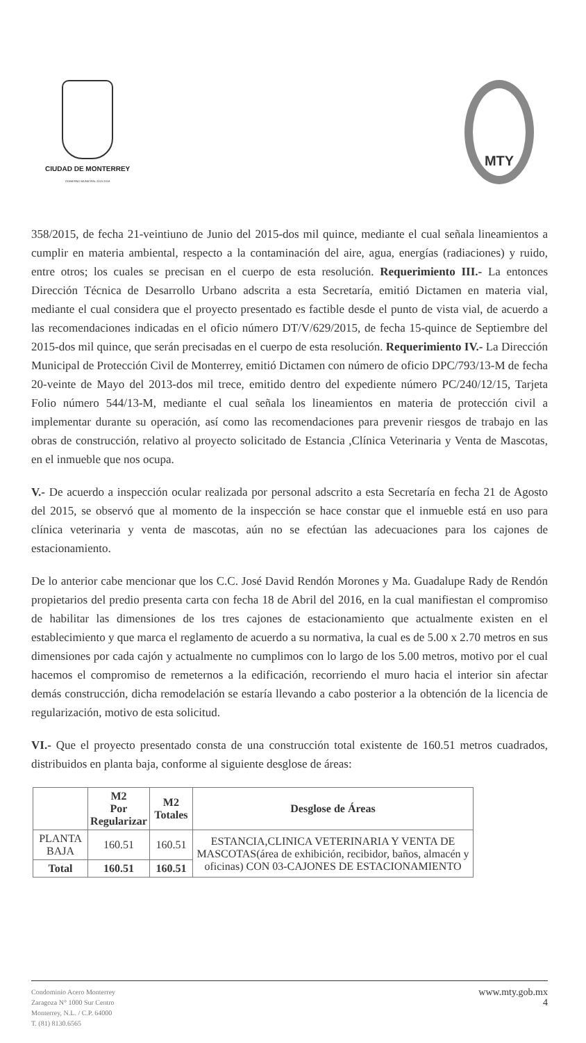CIUDAD DE MONTERREY
GOBIERNO MUNICIPAL 2015-2018
MTY
358/2015, de fecha 21-veintiuno de Junio del 2015-dos mil quince, mediante el cual señala lineamientos a cumplir en materia ambiental, respecto a la contaminación del aire, agua, energías (radiaciones) y ruido, entre otros; los cuales se precisan en el cuerpo de esta resolución. Requerimiento III.- La entonces Dirección Técnica de Desarrollo Urbano adscrita a esta Secretaría, emitió Dictamen en materia vial, mediante el cual considera que el proyecto presentado es factible desde el punto de vista vial, de acuerdo a las recomendaciones indicadas en el oficio número DT/V/629/2015, de fecha 15-quince de Septiembre del 2015-dos mil quince, que serán precisadas en el cuerpo de esta resolución. Requerimiento IV.- La Dirección Municipal de Protección Civil de Monterrey, emitió Dictamen con número de oficio DPC/793/13-M de fecha 20-veinte de Mayo del 2013-dos mil trece, emitido dentro del expediente número PC/240/12/15, Tarjeta Folio número 544/13-M, mediante el cual señala los lineamientos en materia de protección civil a implementar durante su operación, así como las recomendaciones para prevenir riesgos de trabajo en las obras de construcción, relativo al proyecto solicitado de Estancia ,Clínica Veterinaria y Venta de Mascotas, en el inmueble que nos ocupa.
V.- De acuerdo a inspección ocular realizada por personal adscrito a esta Secretaría en fecha 21 de Agosto del 2015, se observó que al momento de la inspección se hace constar que el inmueble está en uso para clínica veterinaria y venta de mascotas, aún no se efectúan las adecuaciones para los cajones de estacionamiento.
De lo anterior cabe mencionar que los C.C. José David Rendón Morones y Ma. Guadalupe Rady de Rendón propietarios del predio presenta carta con fecha 18 de Abril del 2016, en la cual manifiestan el compromiso de habilitar las dimensiones de los tres cajones de estacionamiento que actualmente existen en el establecimiento y que marca el reglamento de acuerdo a su normativa, la cual es de 5.00 x 2.70 metros en sus dimensiones por cada cajón y actualmente no cumplimos con lo largo de los 5.00 metros, motivo por el cual hacemos el compromiso de remeternos a la edificación, recorriendo el muro hacia el interior sin afectar demás construcción, dicha remodelación se estaría llevando a cabo posterior a la obtención de la licencia de regularización, motivo de esta solicitud.
VI.- Que el proyecto presentado consta de una construcción total existente de 160.51 metros cuadrados, distribuidos en planta baja, conforme al siguiente desglose de áreas:
| | M2 Por Regularizar | M2 Totales | Desglose de Áreas |
| --- | --- | --- | --- |
| PLANTA BAJA | 160.51 | 160.51 | ESTANCIA,CLINICA VETERINARIA Y VENTA DE MASCOTAS(área de exhibición, recibidor, baños, almacén y oficinas) CON 03-CAJONES DE ESTACIONAMIENTO |
| Total | 160.51 | 160.51 | |
Condominio Acero Monterrey
Zaragoza N° 1000 Sur Centro
Monterrey, N.L. / C.P. 64000
T. (81) 8130.6565
www.mty.gob.mx
4